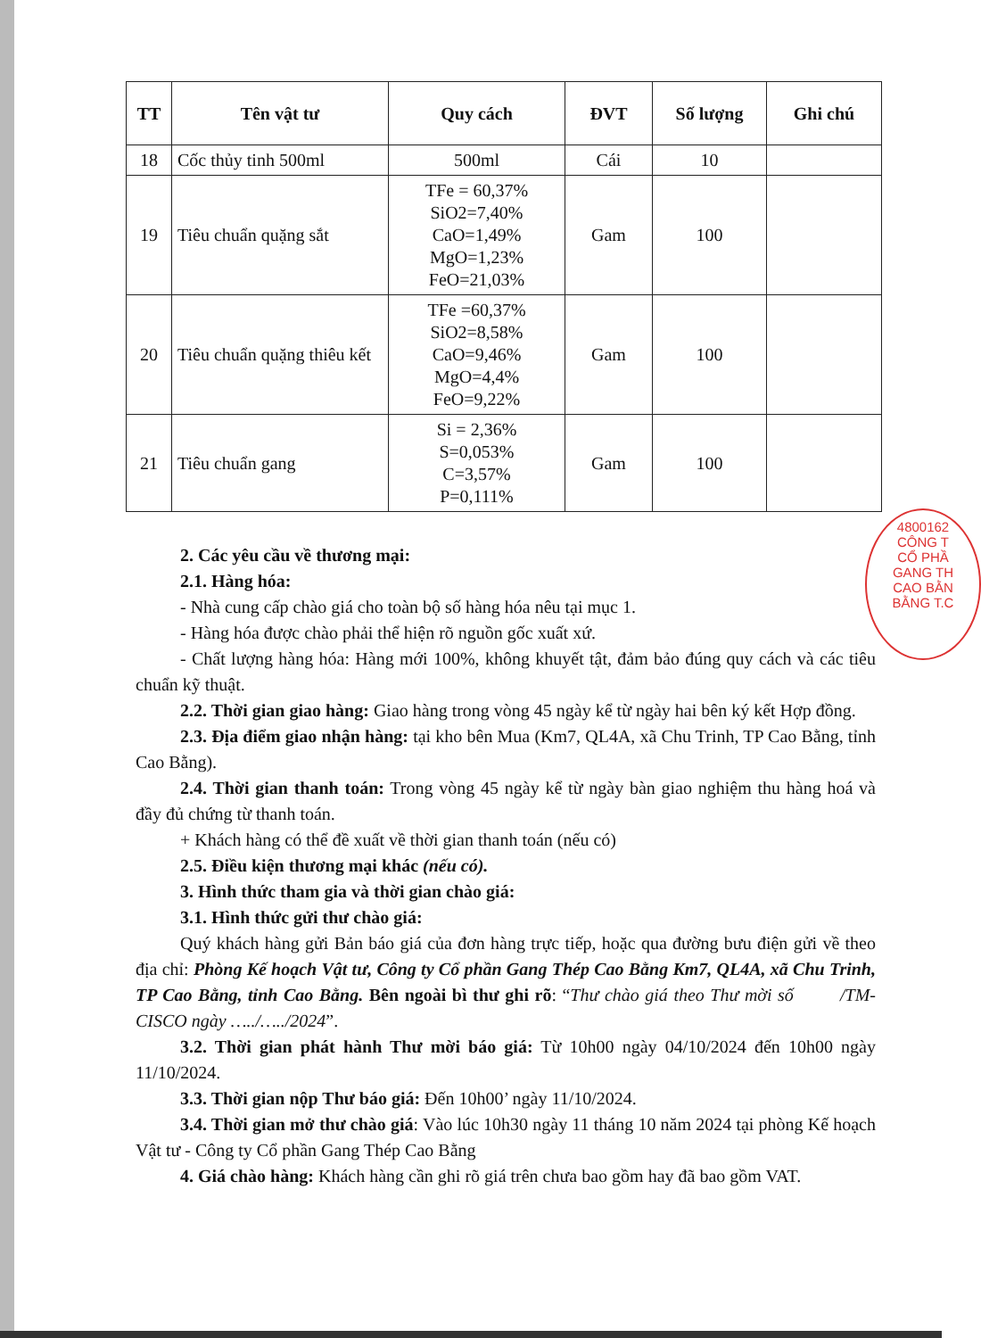| TT | Tên vật tư | Quy cách | ĐVT | Số lượng | Ghi chú |
| --- | --- | --- | --- | --- | --- |
| 18 | Cốc thủy tinh 500ml | 500ml | Cái | 10 | |
| 19 | Tiêu chuẩn quặng sắt | TFe = 60,37% SiO2=7,40% CaO=1,49% MgO=1,23% FeO=21,03% | Gam | 100 | |
| 20 | Tiêu chuẩn quặng thiêu kết | TFe =60,37% SiO2=8,58% CaO=9,46% MgO=4,4% FeO=9,22% | Gam | 100 | |
| 21 | Tiêu chuẩn gang | Si = 2,36% S=0,053% C=3,57% P=0,111% | Gam | 100 | |
4800162
CÔNG T
CỔ PHẦ
GANG TH
CAO BẰN
BẰNG T.C
2. Các yêu cầu về thương mại:
2.1. Hàng hóa:
- Nhà cung cấp chào giá cho toàn bộ số hàng hóa nêu tại mục 1.
- Hàng hóa được chào phải thể hiện rõ nguồn gốc xuất xứ.
- Chất lượng hàng hóa: Hàng mới 100%, không khuyết tật, đảm bảo đúng quy cách và các tiêu chuẩn kỹ thuật.
2.2. Thời gian giao hàng: Giao hàng trong vòng 45 ngày kể từ ngày hai bên ký kết Hợp đồng.
2.3. Địa điểm giao nhận hàng: tại kho bên Mua (Km7, QL4A, xã Chu Trinh, TP Cao Bằng, tỉnh Cao Bằng).
2.4. Thời gian thanh toán: Trong vòng 45 ngày kể từ ngày bàn giao nghiệm thu hàng hoá và đầy đủ chứng từ thanh toán.
+ Khách hàng có thể đề xuất về thời gian thanh toán (nếu có)
2.5. Điều kiện thương mại khác (nếu có).
3. Hình thức tham gia và thời gian chào giá:
3.1. Hình thức gửi thư chào giá:
Quý khách hàng gửi Bản báo giá của đơn hàng trực tiếp, hoặc qua đường bưu điện gửi về theo địa chỉ: Phòng Kế hoạch Vật tư, Công ty Cổ phần Gang Thép Cao Bằng Km7, QL4A, xã Chu Trinh, TP Cao Bằng, tỉnh Cao Bằng. Bên ngoài bì thư ghi rõ: “Thư chào giá theo Thư mời số /TM-CISCO ngày …../…../2024”.
3.2. Thời gian phát hành Thư mời báo giá: Từ 10h00 ngày 04/10/2024 đến 10h00 ngày 11/10/2024.
3.3. Thời gian nộp Thư báo giá: Đến 10h00’ ngày 11/10/2024.
3.4. Thời gian mở thư chào giá: Vào lúc 10h30 ngày 11 tháng 10 năm 2024 tại phòng Kế hoạch Vật tư - Công ty Cổ phần Gang Thép Cao Bằng
4. Giá chào hàng: Khách hàng cần ghi rõ giá trên chưa bao gồm hay đã bao gồm VAT.